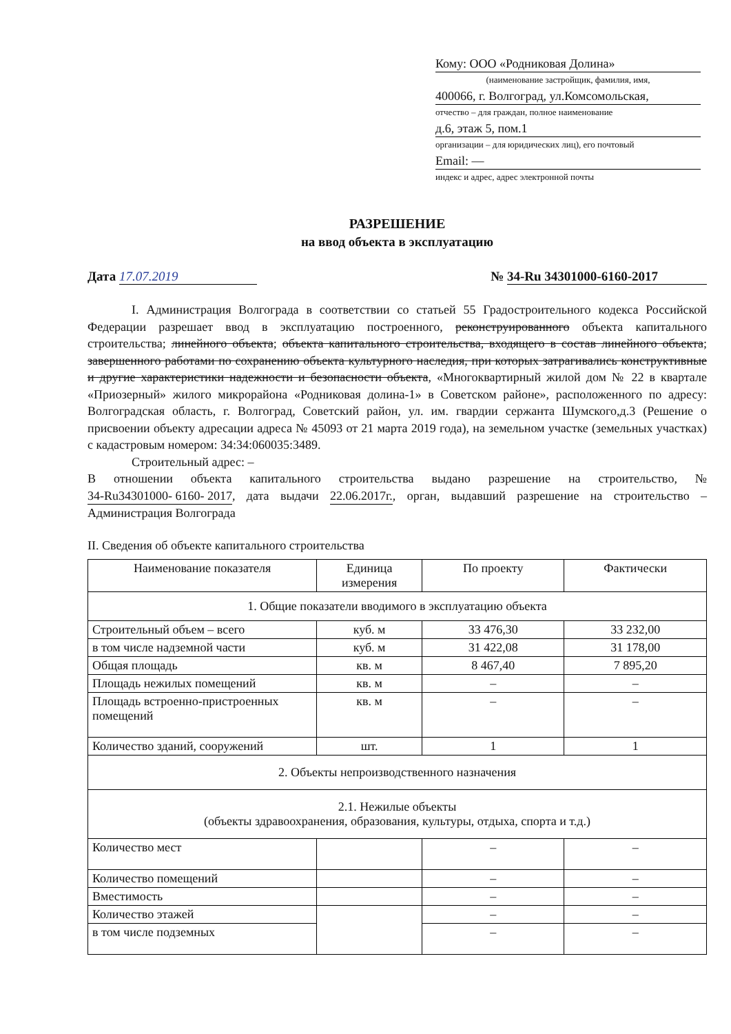Кому: ООО «Родниковая Долина»
(наименование застройщик, фамилия, имя,
400066, г. Волгоград, ул.Комсомольская,
отчество – для граждан, полное наименование
д.6, этаж 5, пом.1
организации – для юридических лиц), его почтовый
Email: —
индекс и адрес, адрес электронной почты
РАЗРЕШЕНИЕ
на ввод объекта в эксплуатацию
Дата 17.07.2019 № 34-Ru 34301000-6160-2017
I. Администрация Волгограда в соответствии со статьей 55 Градостроительного кодекса Российской Федерации разрешает ввод в эксплуатацию построенного, реконструированного объекта капитального строительства; линейного объекта; объекта капитального строительства, входящего в состав линейного объекта; завершенного работами по сохранению объекта культурного наследия, при которых затрагивались конструктивные и другие характеристики надежности и безопасности объекта, «Многоквартирный жилой дом № 22 в квартале «Приозерный» жилого микрорайона «Родниковая долина-1» в Советском районе», расположенного по адресу: Волгоградская область, г. Волгоград, Советский район, ул. им. гвардии сержанта Шумского,д.3 (Решение о присвоении объекту адресации адреса № 45093 от 21 марта 2019 года), на земельном участке (земельных участках) с кадастровым номером: 34:34:060035:3489.
Строительный адрес: –
В отношении объекта капитального строительства выдано разрешение на строительство, № 34-Ru34301000- 6160- 2017, дата выдачи 22.06.2017г., орган, выдавший разрешение на строительство – Администрация Волгограда
II. Сведения об объекте капитального строительства
| Наименование показателя | Единица измерения | По проекту | Фактически |
| --- | --- | --- | --- |
| 1. Общие показатели вводимого в эксплуатацию объекта | | | |
| Строительный объем – всего | куб. м | 33 476,30 | 33 232,00 |
| в том числе надземной части | куб. м | 31 422,08 | 31 178,00 |
| Общая площадь | кв. м | 8 467,40 | 7 895,20 |
| Площадь нежилых помещений | кв. м | – | – |
| Площадь встроенно-пристроенных помещений | кв. м | – | – |
| Количество зданий, сооружений | шт. | 1 | 1 |
| 2. Объекты непроизводственного назначения | | | |
| 2.1. Нежилые объекты (объекты здравоохранения, образования, культуры, отдыха, спорта и т.д.) | | | |
| Количество мест | | – | – |
| Количество помещений | | – | – |
| Вместимость | | – | – |
| Количество этажей | | – | – |
| в том числе подземных | | – | – |